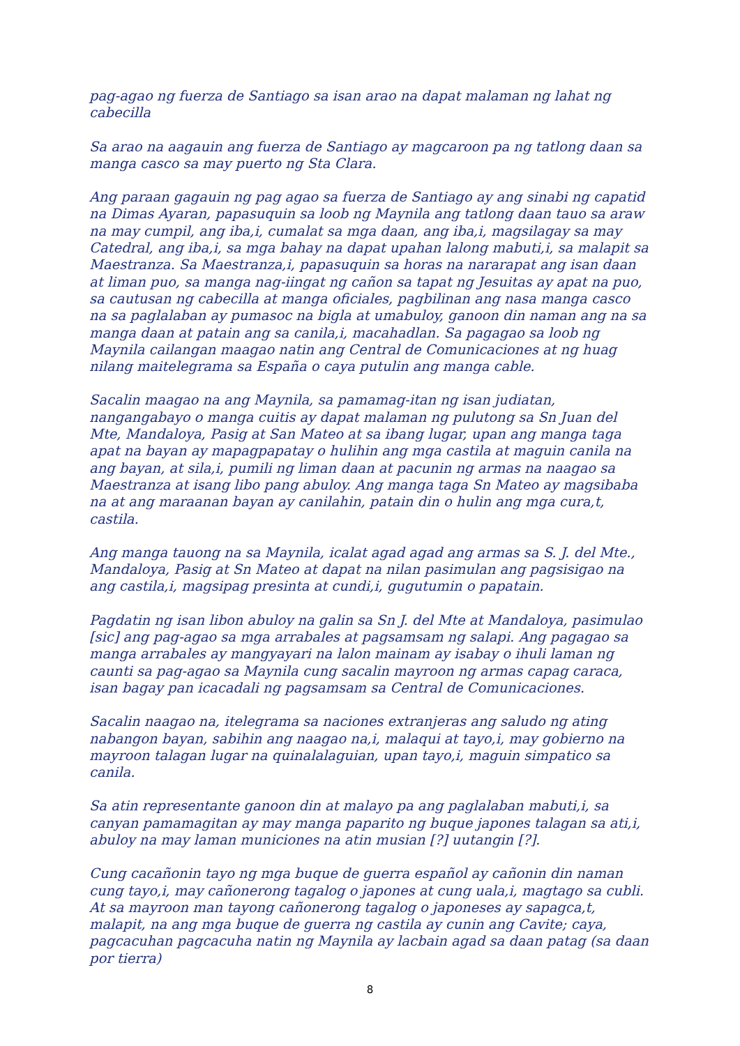pag-agao ng fuerza de Santiago sa isan arao na dapat malaman ng lahat ng cabecilla
Sa arao na aagauin ang fuerza de Santiago ay magcaroon pa ng tatlong daan sa manga casco sa may puerto ng Sta Clara.
Ang paraan gagauin ng pag agao sa fuerza de Santiago ay ang sinabi ng capatid na Dimas Ayaran, papasuquin sa loob ng Maynila ang tatlong daan tauo sa araw na may cumpil, ang iba,i, cumalat sa mga daan, ang iba,i, magsilagay sa may Catedral, ang iba,i, sa mga bahay na dapat upahan lalong mabuti,i, sa malapit sa Maestranza. Sa Maestranza,i, papasuquin sa horas na nararapat ang isan daan at liman puo, sa manga nag-iingat ng cañon sa tapat ng Jesuitas ay apat na puo, sa cautusan ng cabecilla at manga oficiales, pagbilinan ang nasa manga casco na sa paglalaban ay pumasoc na bigla at umabuloy, ganoon din naman ang na sa manga daan at patain ang sa canila,i, macahadlan. Sa pagagao sa loob ng Maynila cailangan maagao natin ang Central de Comunicaciones at ng huag nilang maitelegrama sa España o caya putulin ang manga cable.
Sacalin maagao na ang Maynila, sa pamamag-itan ng isan judiatan, nangangabayo o manga cuitis ay dapat malaman ng pulutong sa Sn Juan del Mte, Mandaloya, Pasig at San Mateo at sa ibang lugar, upan ang manga taga apat na bayan ay mapagpapatay o hulihin ang mga castila at maguin canila na ang bayan, at sila,i, pumili ng liman daan at pacunin ng armas na naagao sa Maestranza at isang libo pang abuloy. Ang manga taga Sn Mateo ay magsibaba na at ang maraanan bayan ay canilahin, patain din o hulin ang mga cura,t, castila.
Ang manga tauong na sa Maynila, icalat agad agad ang armas sa S. J. del Mte., Mandaloya, Pasig at Sn Mateo at dapat na nilan pasimulan ang pagsisigao na ang castila,i, magsipag presinta at cundi,i, gugutumin o papatain.
Pagdatin ng isan libon abuloy na galin sa Sn J. del Mte at Mandaloya, pasimulao [sic] ang pag-agao sa mga arrabales at pagsamsam ng salapi. Ang pagagao sa manga arrabales ay mangyayari na lalon mainam ay isabay o ihuli laman ng caunti sa pag-agao sa Maynila cung sacalin mayroon ng armas capag caraca, isan bagay pan icacadali ng pagsamsam sa Central de Comunicaciones.
Sacalin naagao na, itelegrama sa naciones extranjeras ang saludo ng ating nabangon bayan, sabihin ang naagao na,i, malaqui at tayo,i, may gobierno na mayroon talagan lugar na quinalalaguian, upan tayo,i, maguin simpatico sa canila.
Sa atin representante ganoon din at malayo pa ang paglalaban mabuti,i, sa canyan pamamagitan ay may manga paparito ng buque japones talagan sa ati,i, abuloy na may laman municiones na atin musian [?] uutangin [?].
Cung cacañonin tayo ng mga buque de guerra español ay cañonin din naman cung tayo,i, may cañonerong tagalog o japones at cung uala,i, magtago sa cubli. At sa mayroon man tayong cañonerong tagalog o japoneses ay sapagca,t, malapit, na ang mga buque de guerra ng castila ay cunin ang Cavite; caya, pagcacuhan pagcacuha natin ng Maynila ay lacbain agad sa daan patag (sa daan por tierra)
8